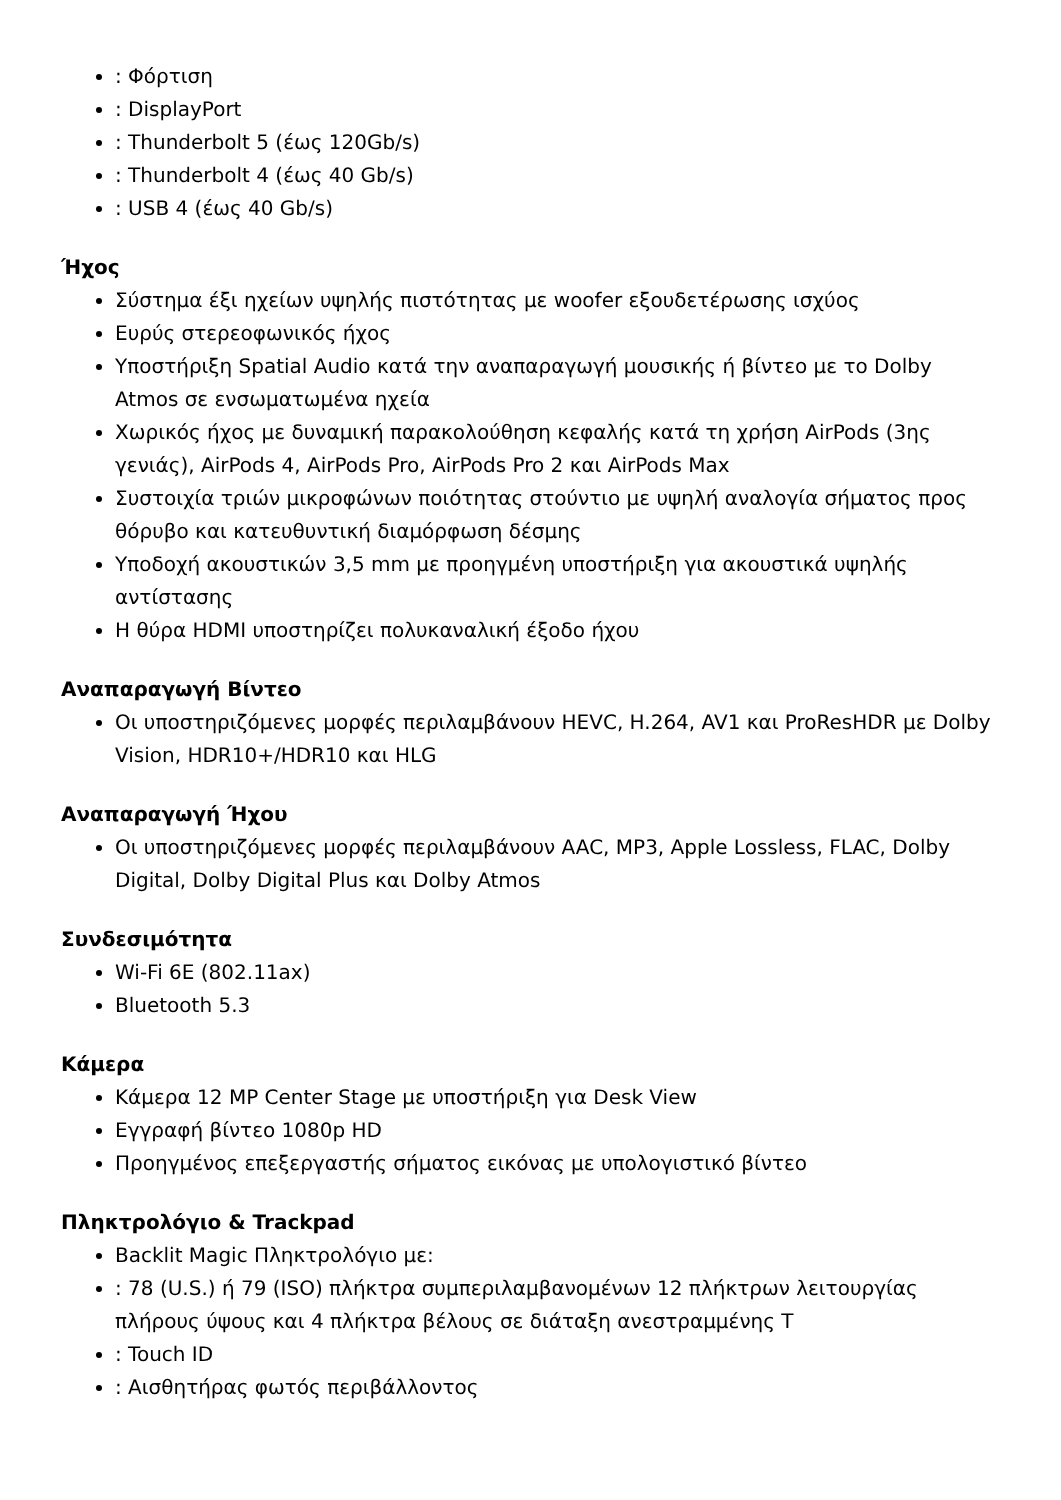: Φόρτιση
: DisplayPort
: Thunderbolt 5 (έως 120Gb/s)
: Thunderbolt 4 (έως 40 Gb/s)
: USB 4 (έως 40 Gb/s)
Ήχος
Σύστημα έξι ηχείων υψηλής πιστότητας με woofer εξουδετέρωσης ισχύος
Ευρύς στερεοφωνικός ήχος
Υποστήριξη Spatial Audio κατά την αναπαραγωγή μουσικής ή βίντεο με το Dolby Atmos σε ενσωματωμένα ηχεία
Χωρικός ήχος με δυναμική παρακολούθηση κεφαλής κατά τη χρήση AirPods (3ης γενιάς), AirPods 4, AirPods Pro, AirPods Pro 2 και AirPods Max
Συστοιχία τριών μικροφώνων ποιότητας στούντιο με υψηλή αναλογία σήματος προς θόρυβο και κατευθυντική διαμόρφωση δέσμης
Υποδοχή ακουστικών 3,5 mm με προηγμένη υποστήριξη για ακουστικά υψηλής αντίστασης
Η θύρα HDMI υποστηρίζει πολυκαναλική έξοδο ήχου
Αναπαραγωγή Βίντεο
Οι υποστηριζόμενες μορφές περιλαμβάνουν HEVC, H.264, AV1 και ProResHDR με Dolby Vision, HDR10+/HDR10 και HLG
Αναπαραγωγή Ήχου
Οι υποστηριζόμενες μορφές περιλαμβάνουν AAC, MP3, Apple Lossless, FLAC, Dolby Digital, Dolby Digital Plus και Dolby Atmos
Συνδεσιμότητα
Wi-Fi 6E (802.11ax)
Bluetooth 5.3
Κάμερα
Κάμερα 12 MP Center Stage με υποστήριξη για Desk View
Εγγραφή βίντεο 1080p HD
Προηγμένος επεξεργαστής σήματος εικόνας με υπολογιστικό βίντεο
Πληκτρολόγιο & Trackpad
Backlit Magic Πληκτρολόγιο με:
: 78 (U.S.) ή 79 (ISO) πλήκτρα συμπεριλαμβανομένων 12 πλήκτρων λειτουργίας πλήρους ύψους και 4 πλήκτρα βέλους σε διάταξη ανεστραμμένης Τ
: Touch ID
: Αισθητήρας φωτός περιβάλλοντος